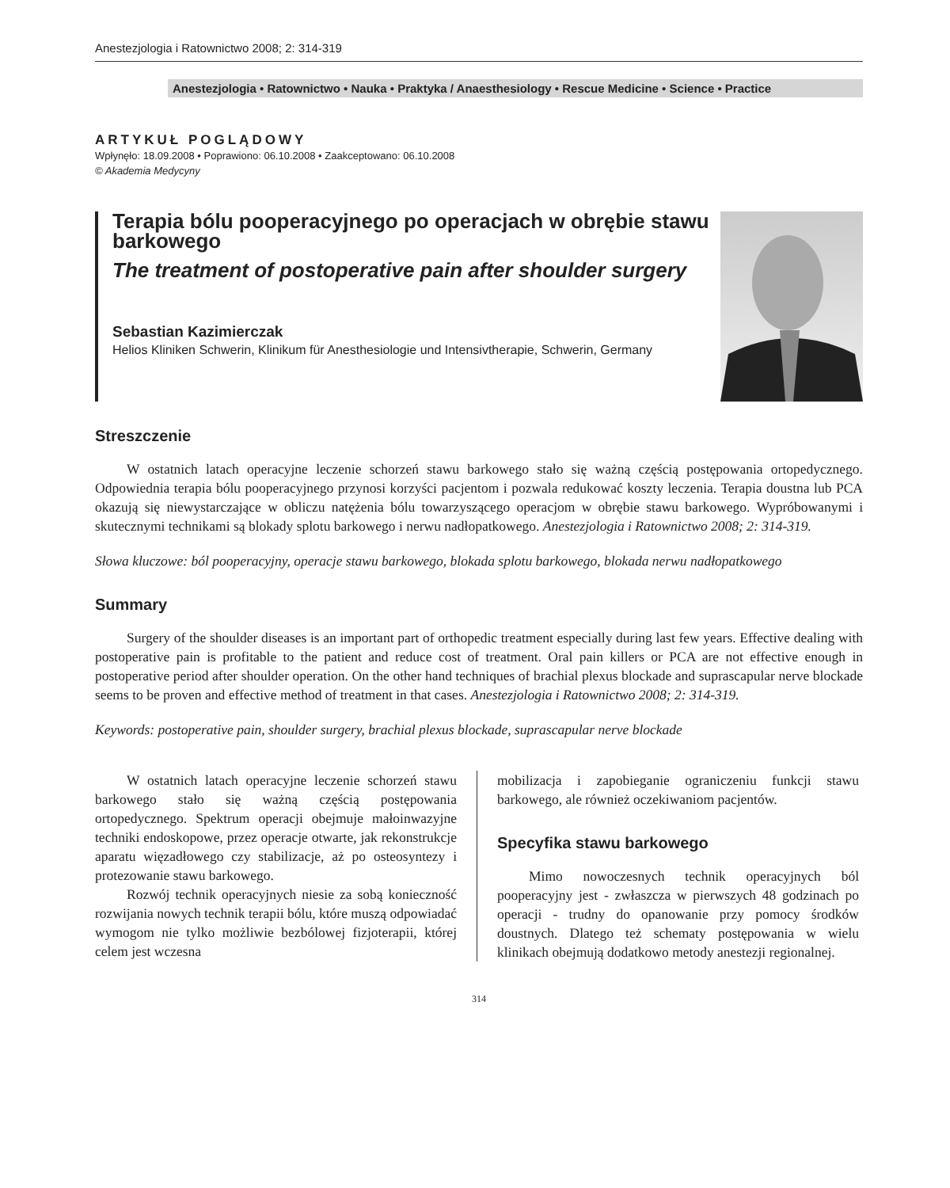Anestezjologia i Ratownictwo 2008; 2: 314-319
Anestezjologia • Ratownictwo • Nauka • Praktyka / Anaesthesiology • Rescue Medicine • Science • Practice
ARTYKUŁ POGLĄDOWY
Wpłynęło: 18.09.2008 • Poprawiono: 06.10.2008 • Zaakceptowano: 06.10.2008
© Akademia Medycyny
Terapia bólu pooperacyjnego po operacjach w obrębie stawu barkowego
The treatment of postoperative pain after shoulder surgery
Sebastian Kazimierczak
Helios Kliniken Schwerin, Klinikum für Anesthesiologie und Intensivtherapie, Schwerin, Germany
Streszczenie
W ostatnich latach operacyjne leczenie schorzeń stawu barkowego stało się ważną częścią postępowania ortopedycznego. Odpowiednia terapia bólu pooperacyjnego przynosi korzyści pacjentom i pozwala redukować koszty leczenia. Terapia doustna lub PCA okazują się niewystarczające w obliczu natężenia bólu towarzyszącego operacjom w obrębie stawu barkowego. Wypróbowanymi i skutecznymi technikami są blokady splotu barkowego i nerwu nadłopatkowego. Anestezjologia i Ratownictwo 2008; 2: 314-319.
Słowa kluczowe: ból pooperacyjny, operacje stawu barkowego, blokada splotu barkowego, blokada nerwu nadłopatkowego
Summary
Surgery of the shoulder diseases is an important part of orthopedic treatment especially during last few years. Effective dealing with postoperative pain is profitable to the patient and reduce cost of treatment. Oral pain killers or PCA are not effective enough in postoperative period after shoulder operation. On the other hand techniques of brachial plexus blockade and suprascapular nerve blockade seems to be proven and effective method of treatment in that cases. Anestezjologia i Ratownictwo 2008; 2: 314-319.
Keywords: postoperative pain, shoulder surgery, brachial plexus blockade, suprascapular nerve blockade
W ostatnich latach operacyjne leczenie schorzeń stawu barkowego stało się ważną częścią postępowania ortopedycznego. Spektrum operacji obejmuje małoinwazyjne techniki endoskopowe, przez operacje otwarte, jak rekonstrukcje aparatu więzadłowego czy stabilizacje, aż po osteosyntezy i protezowanie stawu barkowego.
Rozwój technik operacyjnych niesie za sobą konieczność rozwijania nowych technik terapii bólu, które muszą odpowiadać wymogom nie tylko możliwie bezbólowej fizjoterapii, której celem jest wczesna
mobilizacja i zapobieganie ograniczeniu funkcji stawu barkowego, ale również oczekiwaniom pacjentów.
Specyfika stawu barkowego
Mimo nowoczesnych technik operacyjnych ból pooperacyjny jest - zwłaszcza w pierwszych 48 godzinach po operacji - trudny do opanowanie przy pomocy środków doustnych. Dlatego też schematy postępowania w wielu klinikach obejmują dodatkowo metody anestezji regionalnej.
314